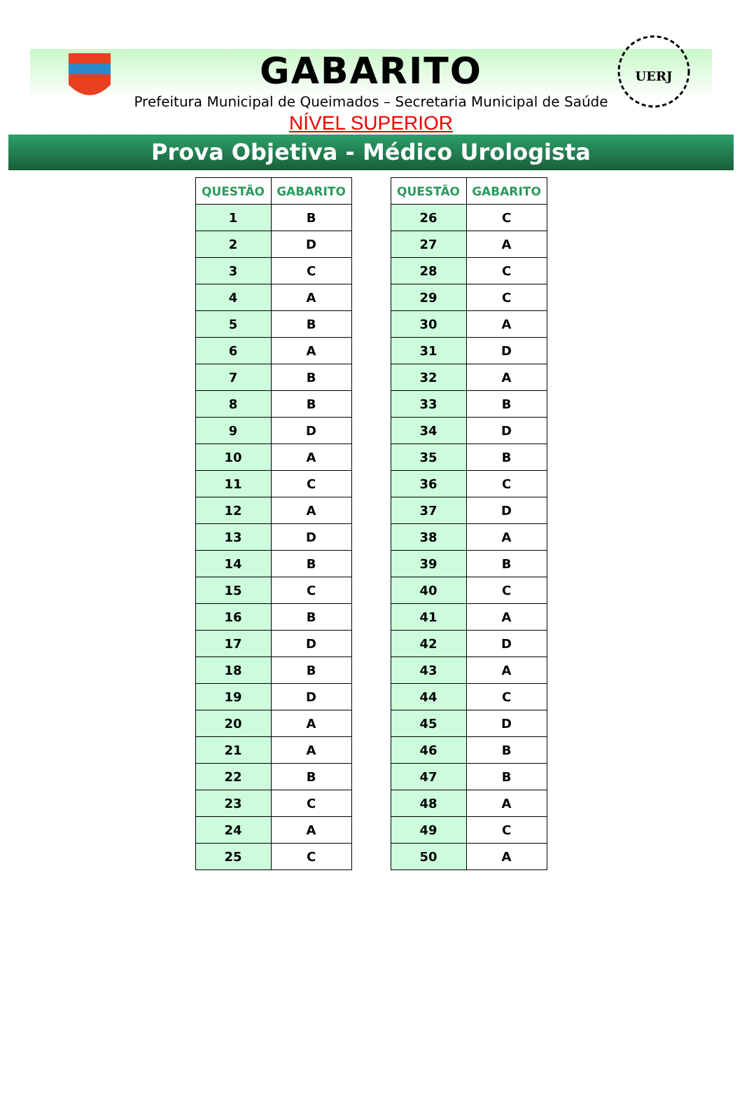UERJ
GABARITO
Prefeitura Municipal de Queimados – Secretaria Municipal de Saúde
NÍVEL SUPERIOR
Prova Objetiva - Médico Urologista
| QUESTÃO | GABARITO |
| --- | --- |
| 1 | B |
| 2 | D |
| 3 | C |
| 4 | A |
| 5 | B |
| 6 | A |
| 7 | B |
| 8 | B |
| 9 | D |
| 10 | A |
| 11 | C |
| 12 | A |
| 13 | D |
| 14 | B |
| 15 | C |
| 16 | B |
| 17 | D |
| 18 | B |
| 19 | D |
| 20 | A |
| 21 | A |
| 22 | B |
| 23 | C |
| 24 | A |
| 25 | C |
| QUESTÃO | GABARITO |
| --- | --- |
| 26 | C |
| 27 | A |
| 28 | C |
| 29 | C |
| 30 | A |
| 31 | D |
| 32 | A |
| 33 | B |
| 34 | D |
| 35 | B |
| 36 | C |
| 37 | D |
| 38 | A |
| 39 | B |
| 40 | C |
| 41 | A |
| 42 | D |
| 43 | A |
| 44 | C |
| 45 | D |
| 46 | B |
| 47 | B |
| 48 | A |
| 49 | C |
| 50 | A |